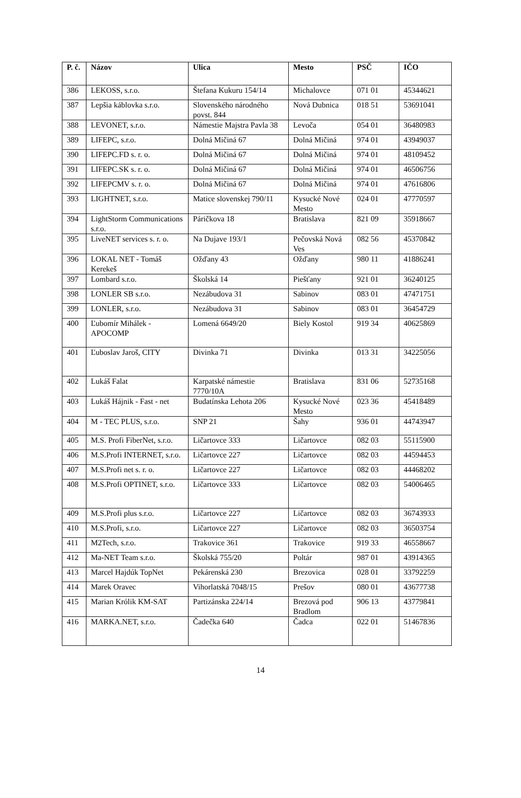| P. č. | Názov | Ulica | Mesto | PSČ | IČO |
| --- | --- | --- | --- | --- | --- |
| 386 | LEKOSS, s.r.o. | Štefana Kukuru 154/14 | Michalovce | 071 01 | 45344621 |
| 387 | Lepšia káblovka s.r.o. | Slovenského národného povst. 844 | Nová Dubnica | 018 51 | 53691041 |
| 388 | LEVONET, s.r.o. | Námestie Majstra Pavla 38 | Levoča | 054 01 | 36480983 |
| 389 | LIFEPC, s.r.o. | Dolná Mičiná 67 | Dolná Mičiná | 974 01 | 43949037 |
| 390 | LIFEPC.FD s. r. o. | Dolná Mičiná 67 | Dolná Mičiná | 974 01 | 48109452 |
| 391 | LIFEPC.SK s. r. o. | Dolná Mičiná 67 | Dolná Mičiná | 974 01 | 46506756 |
| 392 | LIFEPCMV s. r. o. | Dolná Mičiná 67 | Dolná Mičiná | 974 01 | 47616806 |
| 393 | LIGHTNET, s.r.o. | Matice slovenskej 790/11 | Kysucké Nové Mesto | 024 01 | 47770597 |
| 394 | LightStorm Communications s.r.o. | Páričkova 18 | Bratislava | 821 09 | 35918667 |
| 395 | LiveNET services s. r. o. | Na Dujave 193/1 | Pečovská Nová Ves | 082 56 | 45370842 |
| 396 | LOKAL NET - Tomáš Kerekeš | Ožďany 43 | Ožďany | 980 11 | 41886241 |
| 397 | Lombard s.r.o. | Školská 14 | Piešťany | 921 01 | 36240125 |
| 398 | LONLER SB s.r.o. | Nezábudova 31 | Sabinov | 083 01 | 47471751 |
| 399 | LONLER, s.r.o. | Nezábudova 31 | Sabinov | 083 01 | 36454729 |
| 400 | Ľubomír Mihálek - APOCOMP | Lomená 6649/20 | Biely Kostol | 919 34 | 40625869 |
| 401 | Ľuboslav Jaroš, CITY | Divinka 71 | Divinka | 013 31 | 34225056 |
| 402 | Lukáš Falat | Karpatské námestie 7770/10A | Bratislava | 831 06 | 52735168 |
| 403 | Lukáš Hájnik - Fast - net | Budatínska Lehota 206 | Kysucké Nové Mesto | 023 36 | 45418489 |
| 404 | M - TEC PLUS, s.r.o. | SNP 21 | Šahy | 936 01 | 44743947 |
| 405 | M.S. Profi FiberNet, s.r.o. | Ličartovce 333 | Ličartovce | 082 03 | 55115900 |
| 406 | M.S.Profi INTERNET, s.r.o. | Ličartovce 227 | Ličartovce | 082 03 | 44594453 |
| 407 | M.S.Profi net s. r. o. | Ličartovce 227 | Ličartovce | 082 03 | 44468202 |
| 408 | M.S.Profi OPTINET, s.r.o. | Ličartovce 333 | Ličartovce | 082 03 | 54006465 |
| 409 | M.S.Profi plus s.r.o. | Ličartovce 227 | Ličartovce | 082 03 | 36743933 |
| 410 | M.S.Profi, s.r.o. | Ličartovce 227 | Ličartovce | 082 03 | 36503754 |
| 411 | M2Tech, s.r.o. | Trakovice 361 | Trakovice | 919 33 | 46558667 |
| 412 | Ma-NET Team s.r.o. | Školská 755/20 | Poltár | 987 01 | 43914365 |
| 413 | Marcel Hajdúk TopNet | Pekárenská 230 | Brezovica | 028 01 | 33792259 |
| 414 | Marek Oravec | Vihorlatská 7048/15 | Prešov | 080 01 | 43677738 |
| 415 | Marian Królik KM-SAT | Partizánska 224/14 | Brezová pod Bradlom | 906 13 | 43779841 |
| 416 | MARKA.NET, s.r.o. | Čadečka 640 | Čadca | 022 01 | 51467836 |
14